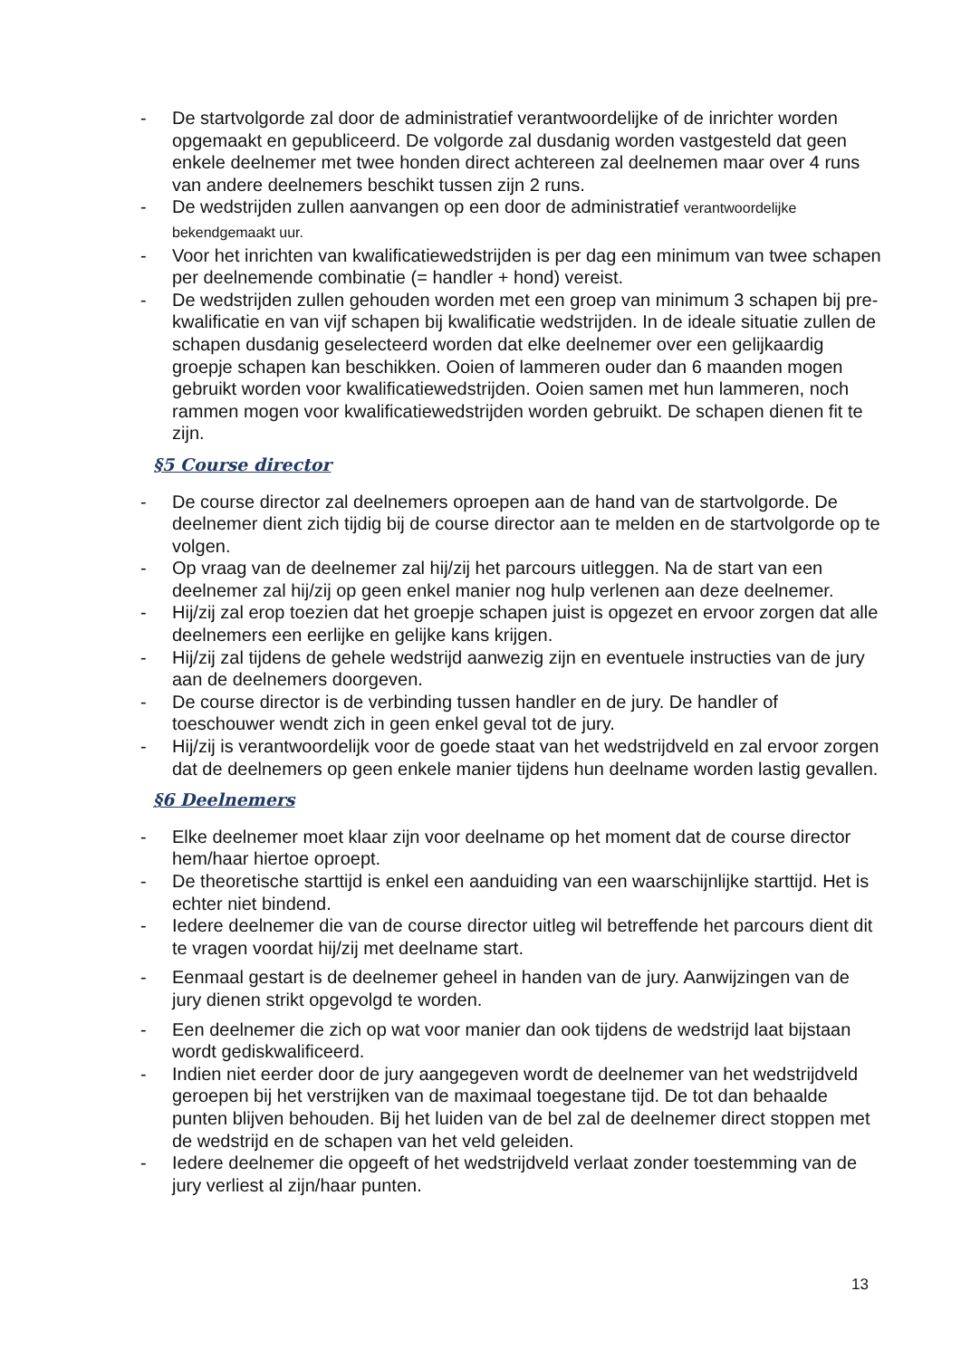- De startvolgorde zal door de administratief verantwoordelijke of de inrichter worden opgemaakt en gepubliceerd. De volgorde zal dusdanig worden vastgesteld dat geen enkele deelnemer met twee honden direct achtereen zal deelnemen maar over 4 runs van andere deelnemers beschikt tussen zijn 2 runs.
- De wedstrijden zullen aanvangen op een door de administratief verantwoordelijke bekendgemaakt uur.
- Voor het inrichten van kwalificatiewedstrijden is per dag een minimum van twee schapen per deelnemende combinatie (= handler + hond) vereist.
- De wedstrijden zullen gehouden worden met een groep van minimum 3 schapen bij pre-kwalificatie en van vijf schapen bij kwalificatie wedstrijden. In de ideale situatie zullen de schapen dusdanig geselecteerd worden dat elke deelnemer over een gelijkaardig groepje schapen kan beschikken. Ooien of lammeren ouder dan 6 maanden mogen gebruikt worden voor kwalificatiewedstrijden. Ooien samen met hun lammeren, noch rammen mogen voor kwalificatiewedstrijden worden gebruikt. De schapen dienen fit te zijn.
§5 Course director
- De course director zal deelnemers oproepen aan de hand van de startvolgorde. De deelnemer dient zich tijdig bij de course director aan te melden en de startvolgorde op te volgen.
- Op vraag van de deelnemer zal hij/zij het parcours uitleggen. Na de start van een deelnemer zal hij/zij op geen enkel manier nog hulp verlenen aan deze deelnemer.
- Hij/zij zal erop toezien dat het groepje schapen juist is opgezet en ervoor zorgen dat alle deelnemers een eerlijke en gelijke kans krijgen.
- Hij/zij zal tijdens de gehele wedstrijd aanwezig zijn en eventuele instructies van de jury aan de deelnemers doorgeven.
- De course director is de verbinding tussen handler en de jury. De handler of toeschouwer wendt zich in geen enkel geval tot de jury.
- Hij/zij is verantwoordelijk voor de goede staat van het wedstrijdveld en zal ervoor zorgen dat de deelnemers op geen enkele manier tijdens hun deelname worden lastig gevallen.
§6 Deelnemers
- Elke deelnemer moet klaar zijn voor deelname op het moment dat de course director hem/haar hiertoe oproept.
- De theoretische starttijd is enkel een aanduiding van een waarschijnlijke starttijd. Het is echter niet bindend.
- Iedere deelnemer die van de course director uitleg wil betreffende het parcours dient dit te vragen voordat hij/zij met deelname start.
- Eenmaal gestart is de deelnemer geheel in handen van de jury. Aanwijzingen van de jury dienen strikt opgevolgd te worden.
- Een deelnemer die zich op wat voor manier dan ook tijdens de wedstrijd laat bijstaan wordt gediskwalificeerd.
- Indien niet eerder door de jury aangegeven wordt de deelnemer van het wedstrijdveld geroepen bij het verstrijken van de maximaal toegestane tijd. De tot dan behaalde punten blijven behouden. Bij het luiden van de bel zal de deelnemer direct stoppen met de wedstrijd en de schapen van het veld geleiden.
- Iedere deelnemer die opgeeft of het wedstrijdveld verlaat zonder toestemming van de jury verliest al zijn/haar punten.
13